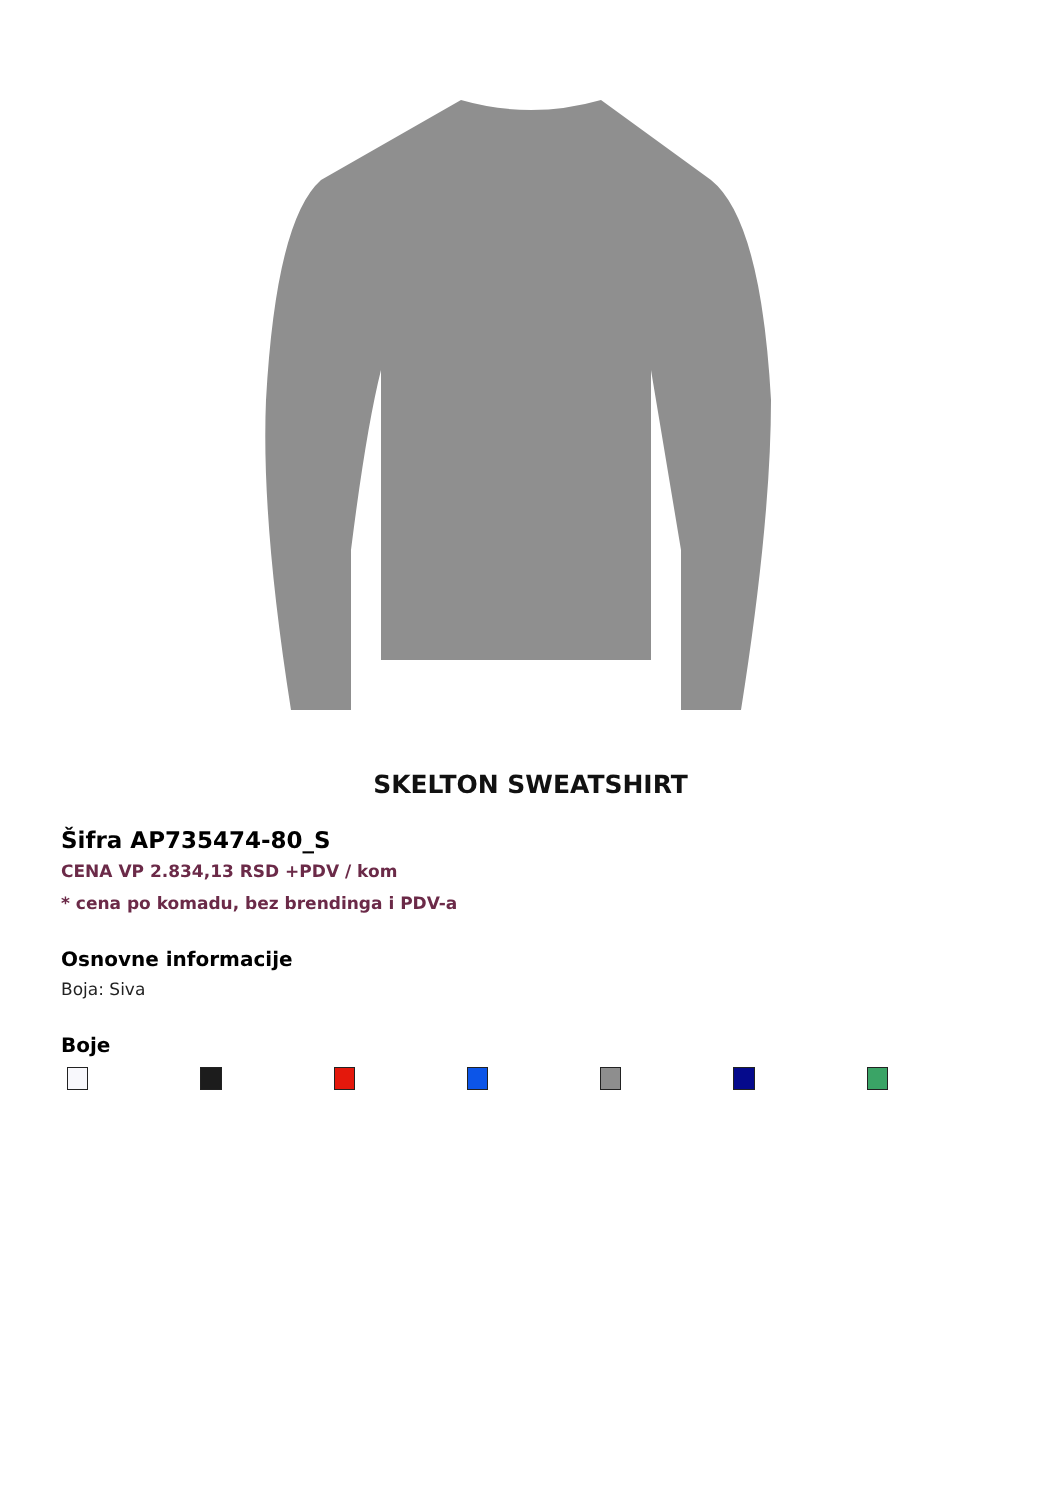SKELTON SWEATSHIRT
Šifra AP735474-80_S
CENA VP 2.834,13 RSD +PDV / kom
* cena po komadu, bez brendinga i PDV-a
Osnovne informacije
Boja: Siva
Boje